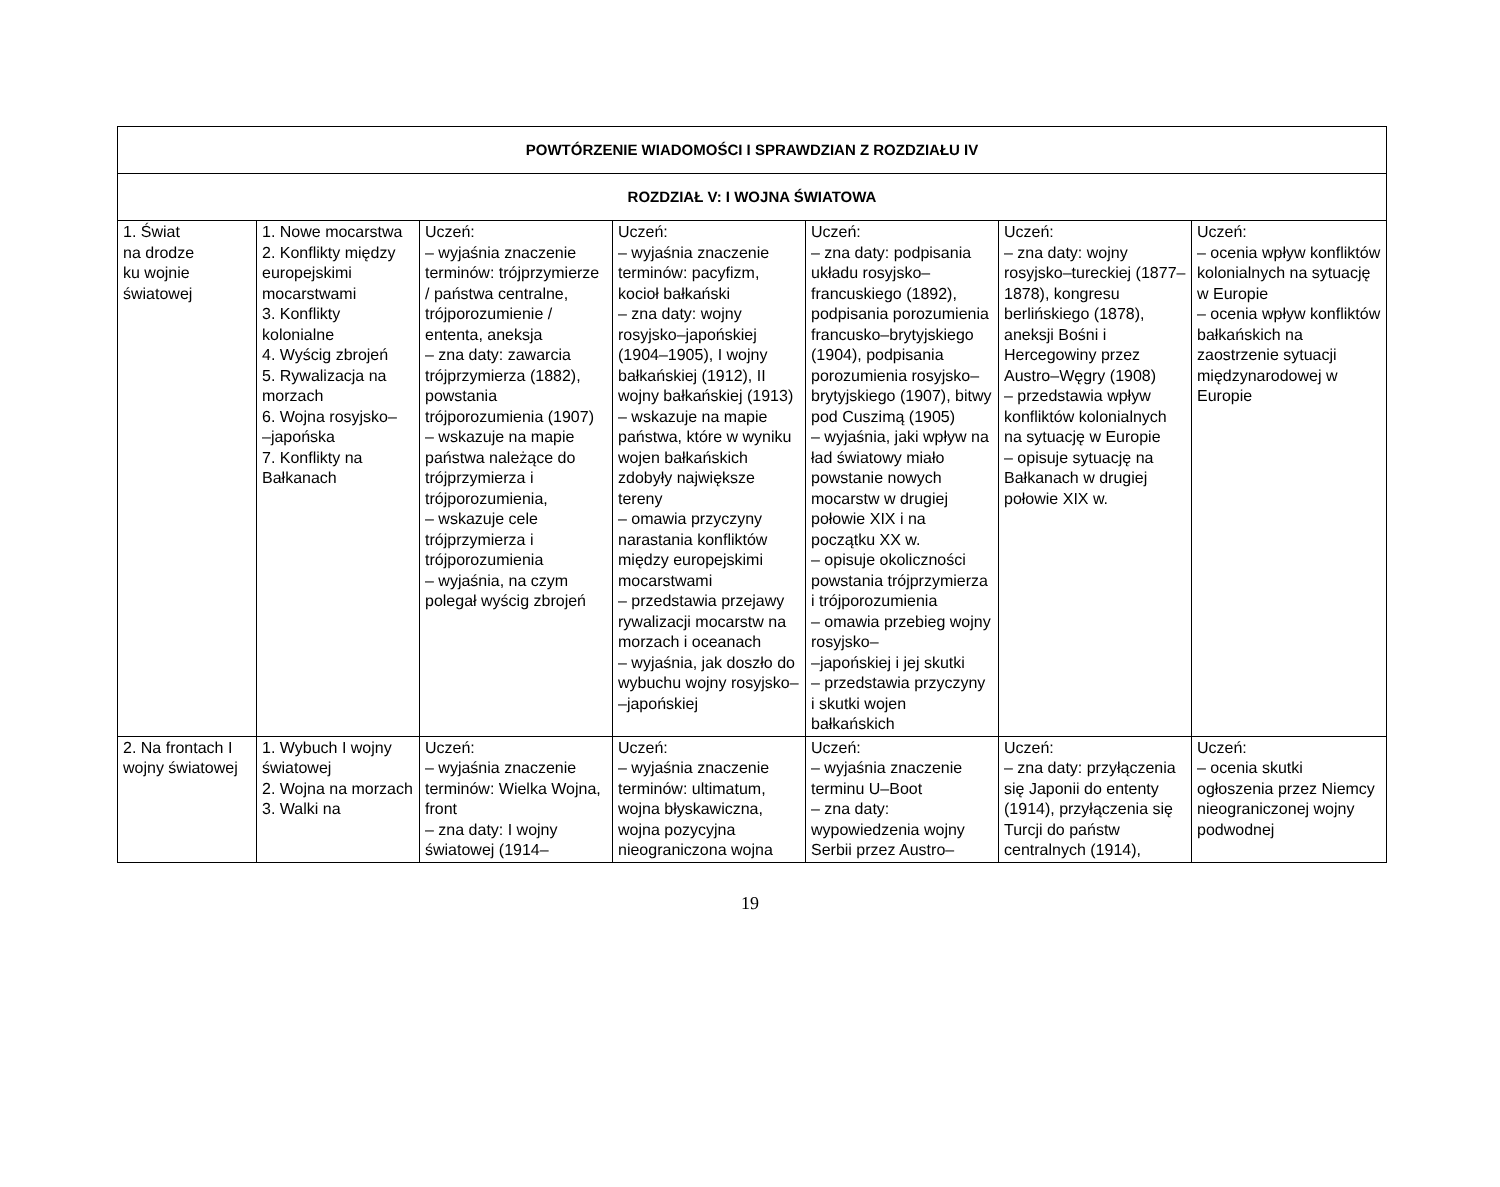| POWTÓRZENIE WIADOMOŚCI I SPRAWDZIAN Z ROZDZIAŁU IV | | | | | | |
| --- | --- | --- | --- | --- | --- | --- |
| ROZDZIAŁ V: I WOJNA ŚWIATOWA | | | | | | |
| 1. Świat na drodze ku wojnie światowej | 1. Nowe mocarstwa 2. Konflikty między europejskimi mocarstwami 3. Konflikty kolonialne 4. Wyścig zbrojeń 5. Rywalizacja na morzach 6. Wojna rosyjsko– –japońska 7. Konflikty na Bałkanach | Uczeń: – wyjaśnia znaczenie terminów: trójprzymierze / państwa centralne, trójporozumienie / ententa, aneksja – zna daty: zawarcia trójprzymierza (1882), powstania trójporozumienia (1907) – wskazuje na mapie państwa należące do trójprzymierza i trójporozumienia, – wskazuje cele trójprzymierza i trójporozumienia – wyjaśnia, na czym polegał wyścig zbrojeń | Uczeń: – wyjaśnia znaczenie terminów: pacyfizm, kocioł bałkański – zna daty: wojny rosyjsko–japońskiej (1904–1905), I wojny bałkańskiej (1912), II wojny bałkańskiej (1913) – wskazuje na mapie państwa, które w wyniku wojen bałkańskich zdobyły największe tereny – omawia przyczyny narastania konfliktów między europejskimi mocarstwami – przedstawia przejawy rywalizacji mocarstw na morzach i oceanach – wyjaśnia, jak doszło do wybuchu wojny rosyjsko– –japońskiej | Uczeń: – zna daty: podpisania układu rosyjsko–francuskiego (1892), podpisania porozumienia francusko–brytyjskiego (1904), podpisania porozumienia rosyjsko–brytyjskiego (1907), bitwy pod Cuszimą (1905) – wyjaśnia, jaki wpływ na ład światowy miało powstanie nowych mocarstw w drugiej połowie XIX i na początku XX w. – opisuje okoliczności powstania trójprzymierza i trójporozumienia – omawia przebieg wojny rosyjsko– –japońskiej i jej skutki – przedstawia przyczyny i skutki wojen bałkańskich | Uczeń: – zna daty: wojny rosyjsko–tureckiej (1877–1878), kongresu berlińskiego (1878), aneksji Bośni i Hercegowiny przez Austro–Węgry (1908) – przedstawia wpływ konfliktów kolonialnych na sytuację w Europie – opisuje sytuację na Bałkanach w drugiej połowie XIX w. | Uczeń: – ocenia wpływ konfliktów kolonialnych na sytuację w Europie – ocenia wpływ konfliktów bałkańskich na zaostrzenie sytuacji międzynarodowej w Europie |
| 2. Na frontach I wojny światowej | 1. Wybuch I wojny światowej 2. Wojna na morzach 3. Walki na | Uczeń: – wyjaśnia znaczenie terminów: Wielka Wojna, front – zna daty: I wojny światowej (1914– | Uczeń: – wyjaśnia znaczenie terminów: ultimatum, wojna błyskawiczna, wojna pozycyjna nieograniczona wojna | Uczeń: – wyjaśnia znaczenie terminu U–Boot – zna daty: wypowiedzenia wojny Serbii przez Austro– | Uczeń: – zna daty: przyłączenia się Japonii do ententy (1914), przyłączenia się Turcji do państw centralnych (1914), | Uczeń: – ocenia skutki ogłoszenia przez Niemcy nieograniczonej wojny podwodnej |
19